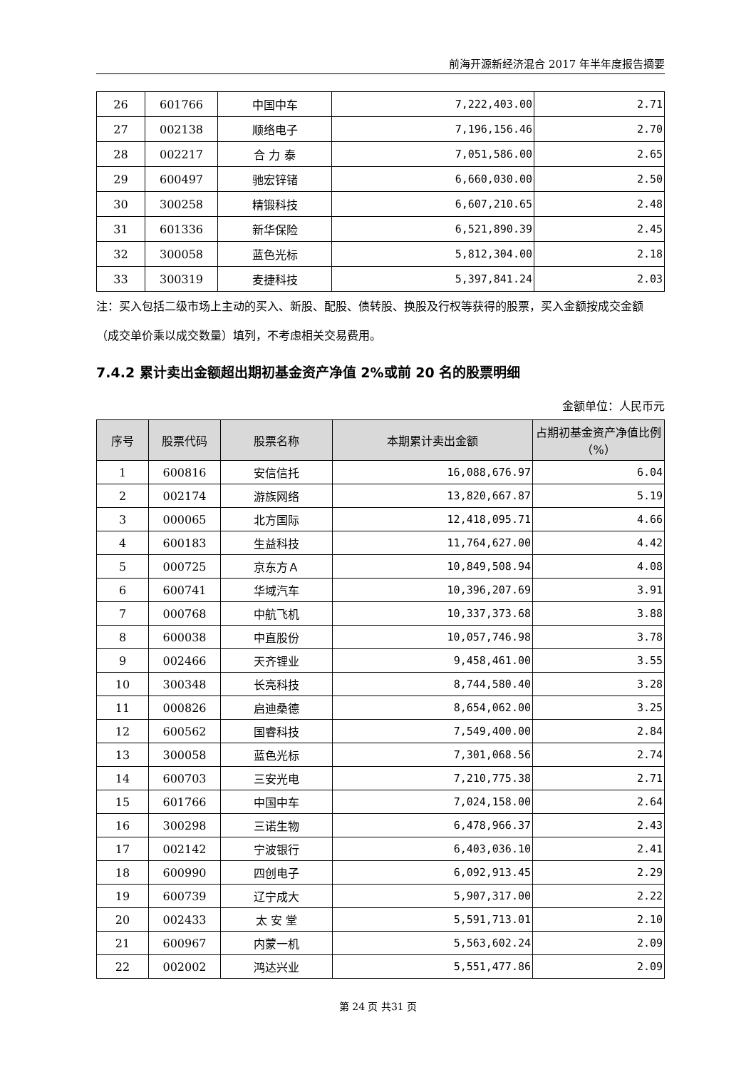前海开源新经济混合 2017 年半年度报告摘要
| 26 | 601766 | 中国中车 | 7,222,403.00 | 2.71 |
| 27 | 002138 | 顺络电子 | 7,196,156.46 | 2.70 |
| 28 | 002217 | 合 力 泰 | 7,051,586.00 | 2.65 |
| 29 | 600497 | 驰宏锌锗 | 6,660,030.00 | 2.50 |
| 30 | 300258 | 精锻科技 | 6,607,210.65 | 2.48 |
| 31 | 601336 | 新华保险 | 6,521,890.39 | 2.45 |
| 32 | 300058 | 蓝色光标 | 5,812,304.00 | 2.18 |
| 33 | 300319 | 麦捷科技 | 5,397,841.24 | 2.03 |
注：买入包括二级市场上主动的买入、新股、配股、债转股、换股及行权等获得的股票，买入金额按成交金额（成交单价乘以成交数量）填列，不考虑相关交易费用。
7.4.2 累计卖出金额超出期初基金资产净值 2%或前 20 名的股票明细
金额单位：人民币元
| 序号 | 股票代码 | 股票名称 | 本期累计卖出金额 | 占期初基金资产净值比例（%） |
| --- | --- | --- | --- | --- |
| 1 | 600816 | 安信信托 | 16,088,676.97 | 6.04 |
| 2 | 002174 | 游族网络 | 13,820,667.87 | 5.19 |
| 3 | 000065 | 北方国际 | 12,418,095.71 | 4.66 |
| 4 | 600183 | 生益科技 | 11,764,627.00 | 4.42 |
| 5 | 000725 | 京东方Ａ | 10,849,508.94 | 4.08 |
| 6 | 600741 | 华域汽车 | 10,396,207.69 | 3.91 |
| 7 | 000768 | 中航飞机 | 10,337,373.68 | 3.88 |
| 8 | 600038 | 中直股份 | 10,057,746.98 | 3.78 |
| 9 | 002466 | 天齐锂业 | 9,458,461.00 | 3.55 |
| 10 | 300348 | 长亮科技 | 8,744,580.40 | 3.28 |
| 11 | 000826 | 启迪桑德 | 8,654,062.00 | 3.25 |
| 12 | 600562 | 国睿科技 | 7,549,400.00 | 2.84 |
| 13 | 300058 | 蓝色光标 | 7,301,068.56 | 2.74 |
| 14 | 600703 | 三安光电 | 7,210,775.38 | 2.71 |
| 15 | 601766 | 中国中车 | 7,024,158.00 | 2.64 |
| 16 | 300298 | 三诺生物 | 6,478,966.37 | 2.43 |
| 17 | 002142 | 宁波银行 | 6,403,036.10 | 2.41 |
| 18 | 600990 | 四创电子 | 6,092,913.45 | 2.29 |
| 19 | 600739 | 辽宁成大 | 5,907,317.00 | 2.22 |
| 20 | 002433 | 太 安 堂 | 5,591,713.01 | 2.10 |
| 21 | 600967 | 内蒙一机 | 5,563,602.24 | 2.09 |
| 22 | 002002 | 鸿达兴业 | 5,551,477.86 | 2.09 |
第 24 页 共31 页